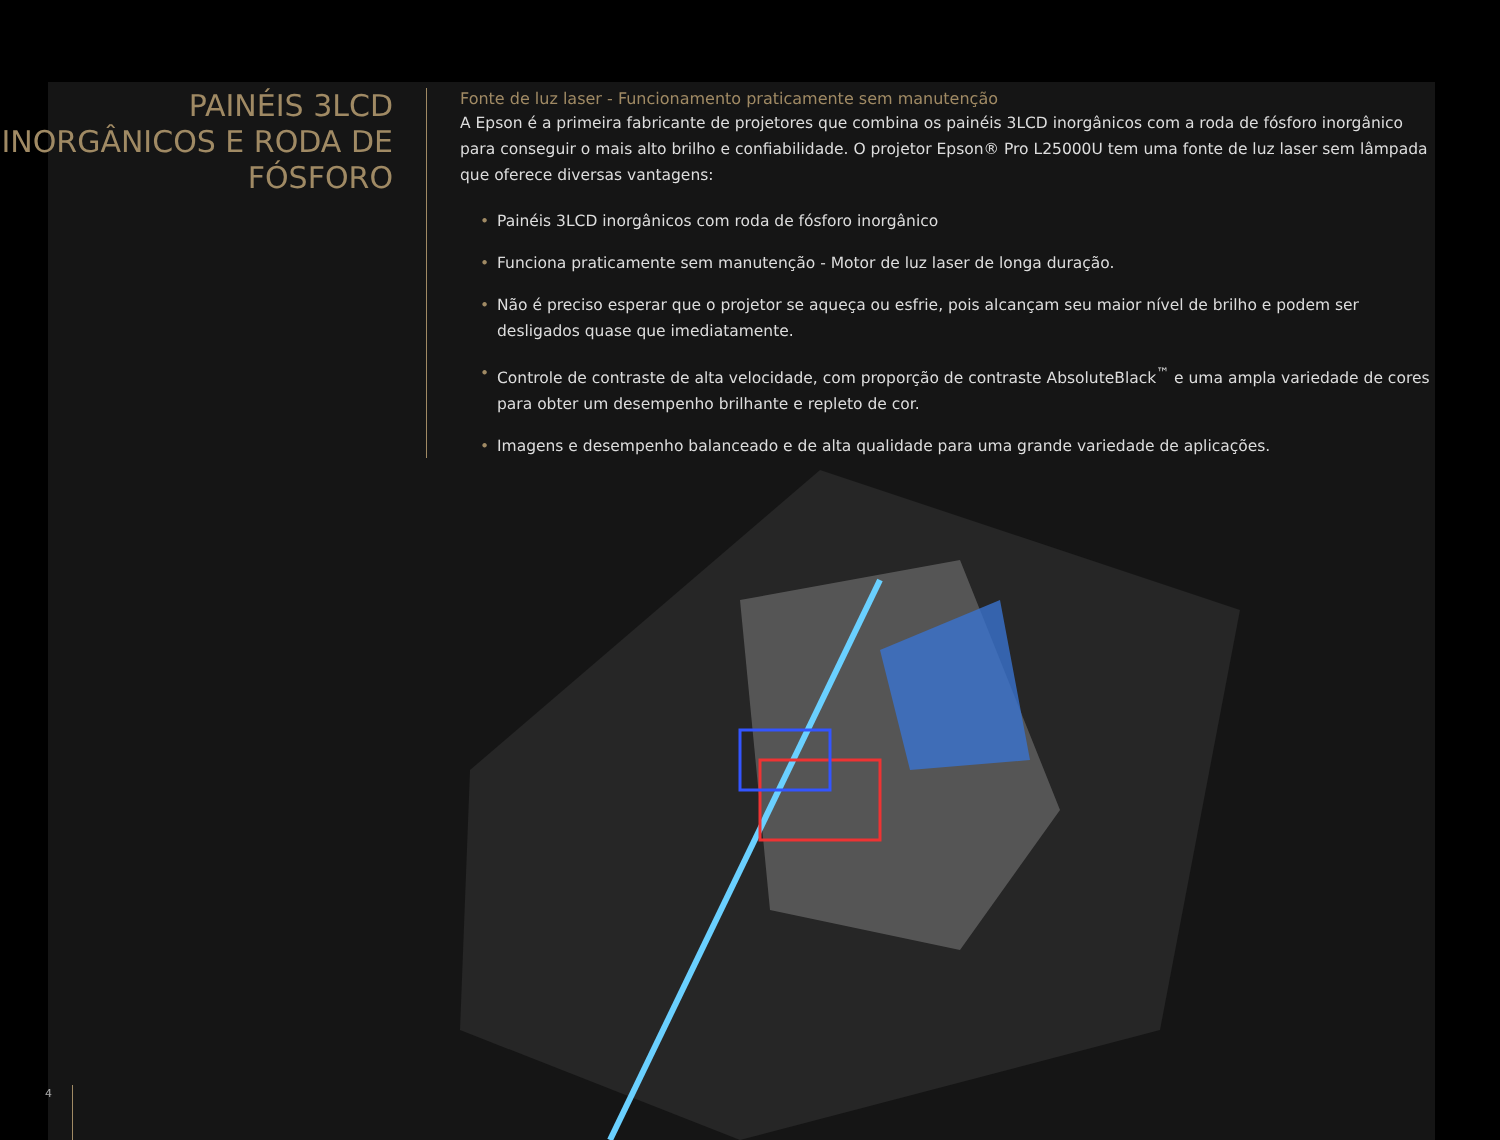PAINÉIS 3LCD INORGÂNICOS E RODA DE FÓSFORO
Fonte de luz laser - Funcionamento praticamente sem manutenção
A Epson é a primeira fabricante de projetores que combina os painéis 3LCD inorgânicos com a roda de fósforo inorgânico para conseguir o mais alto brilho e confiabilidade. O projetor Epson® Pro L25000U tem uma fonte de luz laser sem lâmpada que oferece diversas vantagens:
• Painéis 3LCD inorgânicos com roda de fósforo inorgânico
• Funciona praticamente sem manutenção - Motor de luz laser de longa duração.
• Não é preciso esperar que o projetor se aqueça ou esfrie, pois alcançam seu maior nível de brilho e podem ser desligados quase que imediatamente.
• Controle de contraste de alta velocidade, com proporção de contraste AbsoluteBlack<sup>™</sup> e uma ampla variedade de cores para obter um desempenho brilhante e repleto de cor.
• Imagens e desempenho balanceado e de alta qualidade para uma grande variedade de aplicações.
4